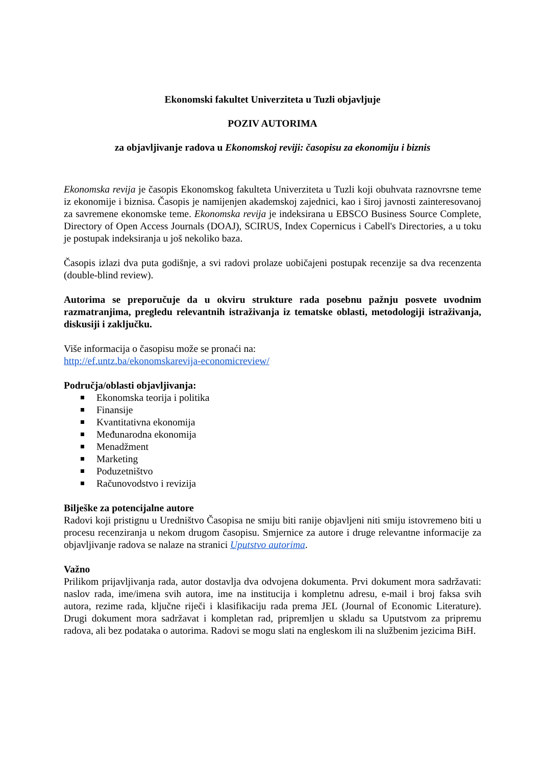Ekonomski fakultet Univerziteta u Tuzli objavljuje
POZIV AUTORIMA
za objavljivanje radova u Ekonomskoj reviji: časopisu za ekonomiju i biznis
Ekonomska revija je časopis Ekonomskog fakulteta Univerziteta u Tuzli koji obuhvata raznovrsne teme iz ekonomije i biznisa. Časopis je namijenjen akademskoj zajednici, kao i široj javnosti zainteresovanoj za savremene ekonomske teme. Ekonomska revija je indeksirana u EBSCO Business Source Complete, Directory of Open Access Journals (DOAJ), SCIRUS, Index Copernicus i Cabell's Directories, a u toku je postupak indeksiranja u još nekoliko baza.
Časopis izlazi dva puta godišnje, a svi radovi prolaze uobičajeni postupak recenzije sa dva recenzenta (double-blind review).
Autorima se preporučuje da u okviru strukture rada posebnu pažnju posvete uvodnim razmatranjima, pregledu relevantnih istraživanja iz tematske oblasti, metodologiji istraživanja, diskusiji i zaključku.
Više informacija o časopisu može se pronaći na:
http://ef.untz.ba/ekonomskarevija-economicreview/
Područja/oblasti objavljivanja:
Ekonomska teorija i politika
Finansije
Kvantitativna ekonomija
Međunarodna ekonomija
Menadžment
Marketing
Poduzetništvo
Računovodstvo i revizija
Bilješke za potencijalne autore
Radovi koji pristignu u Uredništvo Časopisa ne smiju biti ranije objavljeni niti smiju istovremeno biti u procesu recenziranja u nekom drugom časopisu. Smjernice za autore i druge relevantne informacije za objavljivanje radova se nalaze na stranici Uputstvo autorima.
Važno
Prilikom prijavljivanja rada, autor dostavlja dva odvojena dokumenta. Prvi dokument mora sadržavati: naslov rada, ime/imena svih autora, ime na institucija i kompletnu adresu, e-mail i broj faksa svih autora, rezime rada, ključne riječi i klasifikaciju rada prema JEL (Journal of Economic Literature). Drugi dokument mora sadržavat i kompletan rad, pripremljen u skladu sa Uputstvom za pripremu radova, ali bez podataka o autorima. Radovi se mogu slati na engleskom ili na službenim jezicima BiH.